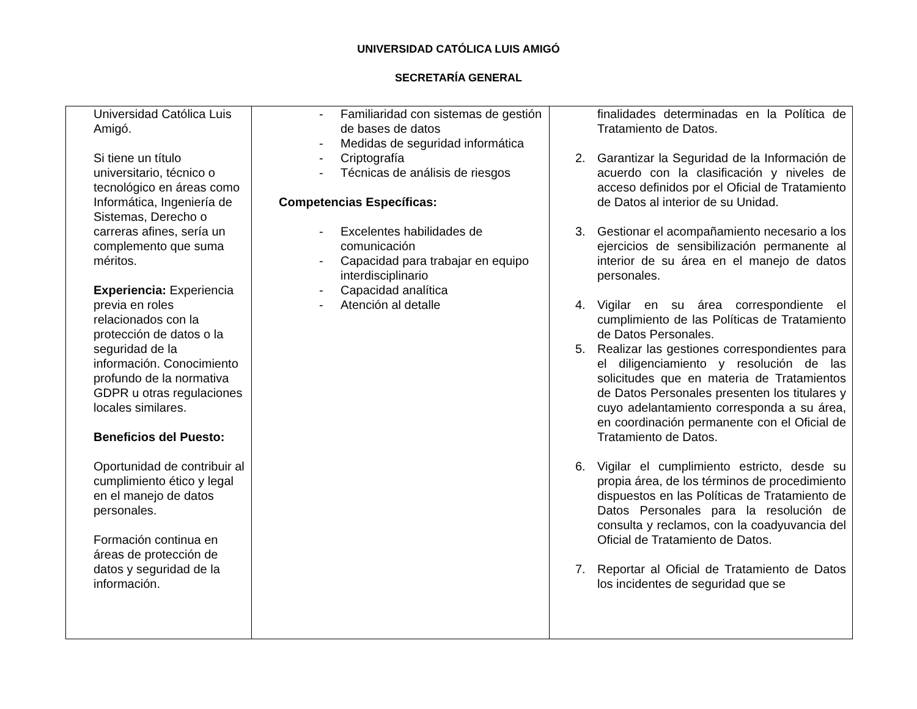UNIVERSIDAD CATÓLICA LUIS AMIGÓ
SECRETARÍA GENERAL
| Universidad Católica Luis Amigó. Si tiene un título universitario, técnico o tecnológico en áreas como Informática, Ingeniería de Sistemas, Derecho o carreras afines, sería un complemento que suma méritos. Experiencia: Experiencia previa en roles relacionados con la protección de datos o la seguridad de la información. Conocimiento profundo de la normativa GDPR u otras regulaciones locales similares. Beneficios del Puesto: Oportunidad de contribuir al cumplimiento ético y legal en el manejo de datos personales. Formación continua en áreas de protección de datos y seguridad de la información. | - Familiaridad con sistemas de gestión de bases de datos - Medidas de seguridad informática - Criptografía - Técnicas de análisis de riesgos Competencias Específicas: - Excelentes habilidades de comunicación - Capacidad para trabajar en equipo interdisciplinario - Capacidad analítica - Atención al detalle | finalidades determinadas en la Política de Tratamiento de Datos. 2. Garantizar la Seguridad de la Información de acuerdo con la clasificación y niveles de acceso definidos por el Oficial de Tratamiento de Datos al interior de su Unidad. 3. Gestionar el acompañamiento necesario a los ejercicios de sensibilización permanente al interior de su área en el manejo de datos personales. 4. Vigilar en su área correspondiente el cumplimiento de las Políticas de Tratamiento de Datos Personales. 5. Realizar las gestiones correspondientes para el diligenciamiento y resolución de las solicitudes que en materia de Tratamientos de Datos Personales presenten los titulares y cuyo adelantamiento corresponda a su área, en coordinación permanente con el Oficial de Tratamiento de Datos. 6. Vigilar el cumplimiento estricto, desde su propia área, de los términos de procedimiento dispuestos en las Políticas de Tratamiento de Datos Personales para la resolución de consulta y reclamos, con la coadyuvancia del Oficial de Tratamiento de Datos. 7. Reportar al Oficial de Tratamiento de Datos los incidentes de seguridad que se |